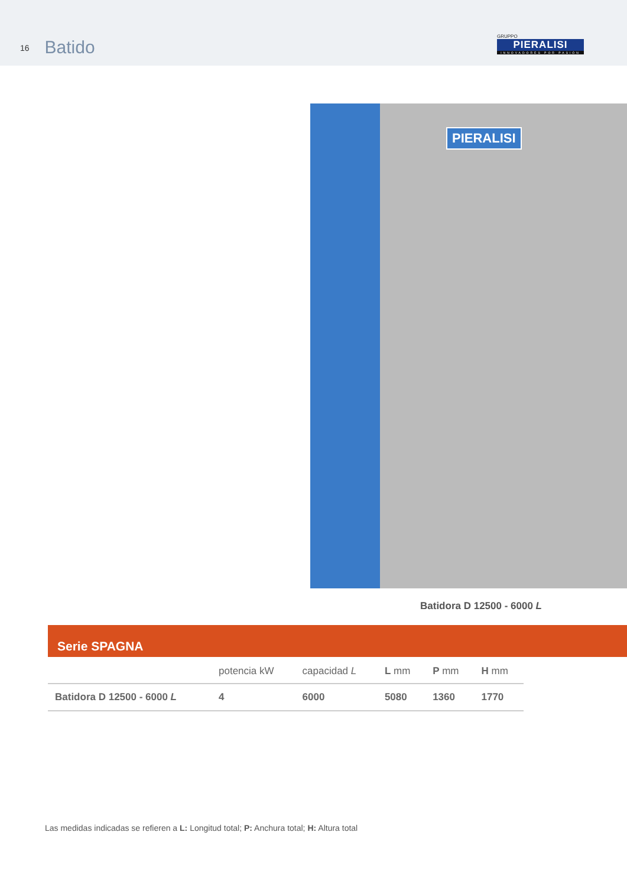16 Batido
GRUPPO
PIERALISI
INNOVADORES POR PASIÓN
PIERALISI
Batidora D 12500 - 6000 L
Serie SPAGNA
| | potencia kW | capacidad L | L mm | P mm | H mm |
| --- | --- | --- | --- | --- | --- |
| Batidora D 12500 - 6000 L | 4 | 6000 | 5080 | 1360 | 1770 |
Las medidas indicadas se refieren a L: Longitud total; P: Anchura total; H: Altura total